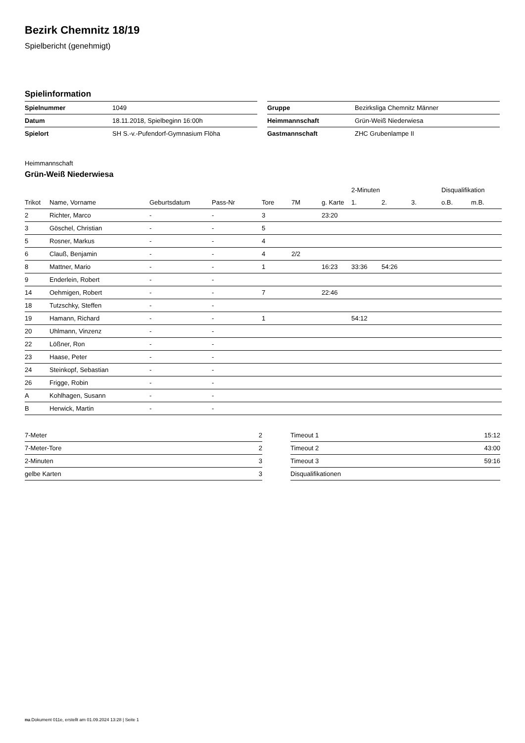Bezirk Chemnitz 18/19
Spielbericht (genehmigt)
Spielinformation
| Spielnummer | 1049 |
| Datum | 18.11.2018, Spielbeginn 16:00h |
| Spielort | SH S.-v.-Pufendorf-Gymnasium Flöha |
| Gruppe | Bezirksliga Chemnitz Männer |
| Heimmannschaft | Grün-Weiß Niederwiesa |
| Gastmannschaft | ZHC Grubenlampe II |
Heimmannschaft
Grün-Weiß Niederwiesa
| | | | | | | | 2-Minuten | | | Disqualifikation | |
| --- | --- | --- | --- | --- | --- | --- | --- | --- | --- | --- | --- |
| Trikot | Name, Vorname | Geburtsdatum | Pass-Nr | Tore | 7M | g. Karte | 1. | 2. | 3. | o.B. | m.B. |
| 2 | Richter, Marco | - | - | 3 | | 23:20 | | | | | |
| 3 | Göschel, Christian | - | - | 5 | | | | | | | |
| 5 | Rosner, Markus | - | - | 4 | | | | | | | |
| 6 | Clauß, Benjamin | - | - | 4 | 2/2 | | | | | | |
| 8 | Mattner, Mario | - | - | 1 | | 16:23 | 33:36 | 54:26 | | | |
| 9 | Enderlein, Robert | - | - | | | | | | | | |
| 14 | Oehmigen, Robert | - | - | 7 | | 22:46 | | | | | |
| 18 | Tutzschky, Steffen | - | - | | | | | | | | |
| 19 | Hamann, Richard | - | - | 1 | | | 54:12 | | | | |
| 20 | Uhlmann, Vinzenz | - | - | | | | | | | | |
| 22 | Lößner, Ron | - | - | | | | | | | | |
| 23 | Haase, Peter | - | - | | | | | | | | |
| 24 | Steinkopf, Sebastian | - | - | | | | | | | | |
| 26 | Frigge, Robin | - | - | | | | | | | | |
| A | Kohlhagen, Susann | - | - | | | | | | | | |
| B | Herwick, Martin | - | - | | | | | | | | |
| 7-Meter | 2 |
| 7-Meter-Tore | 2 |
| 2-Minuten | 3 |
| gelbe Karten | 3 |
| Timeout 1 | 15:12 |
| Timeout 2 | 43:00 |
| Timeout 3 | 59:16 |
| Disqualifikationen | |
nu.Dokument 011e, erstellt am 01.09.2024 13:28 | Seite 1